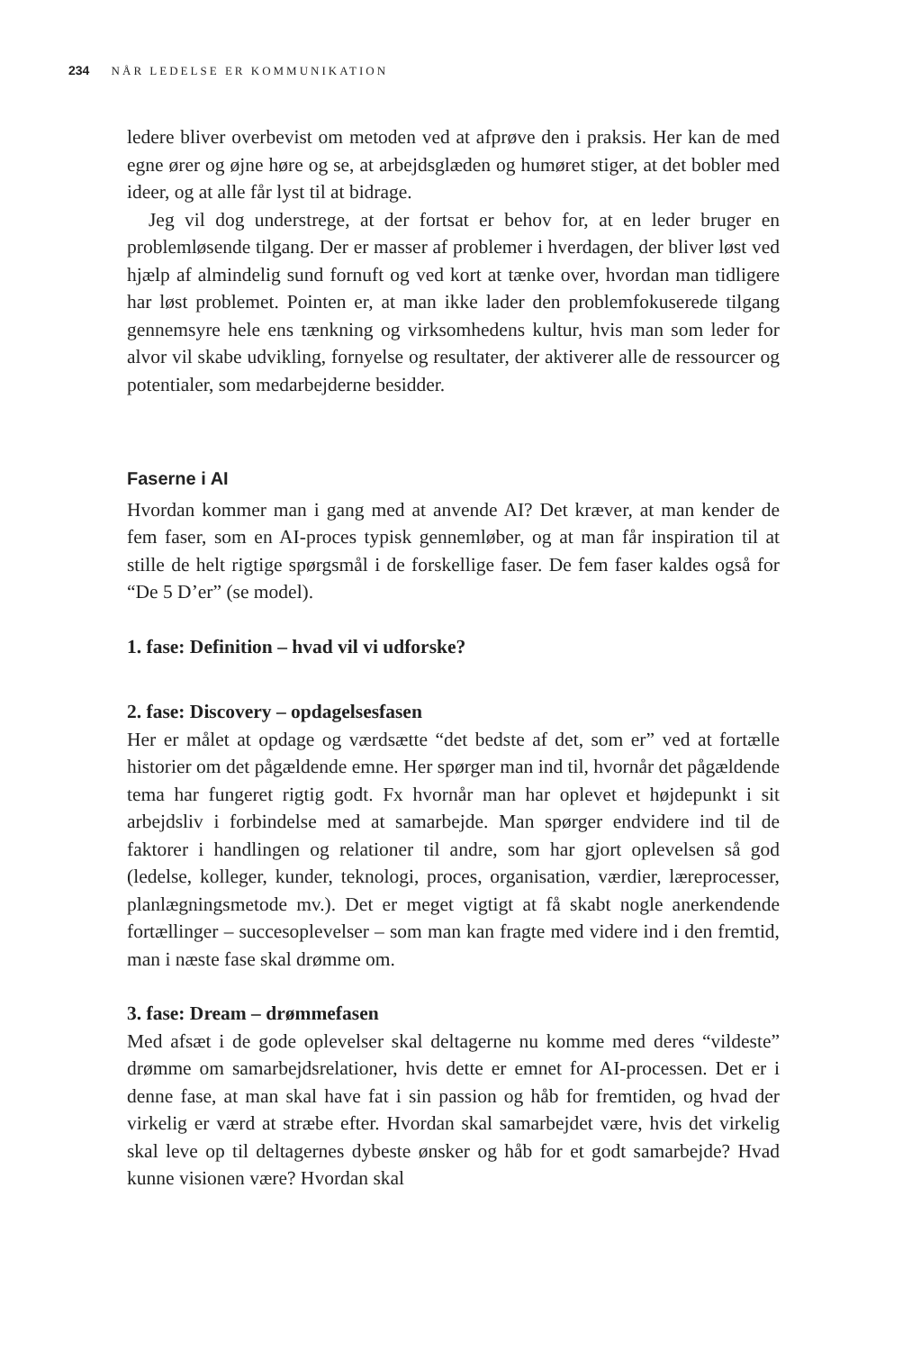234 NÅR LEDELSE ER KOMMUNIKATION
ledere bliver overbevist om metoden ved at afprøve den i praksis. Her kan de med egne ører og øjne høre og se, at arbejdsglæden og humøret stiger, at det bobler med ideer, og at alle får lyst til at bidrage.
Jeg vil dog understrege, at der fortsat er behov for, at en leder bruger en problemløsende tilgang. Der er masser af problemer i hverdagen, der bliver løst ved hjælp af almindelig sund fornuft og ved kort at tænke over, hvordan man tidligere har løst problemet. Pointen er, at man ikke lader den problemfokuserede tilgang gennemsyre hele ens tænkning og virksomhedens kultur, hvis man som leder for alvor vil skabe udvikling, fornyelse og resultater, der aktiverer alle de ressourcer og potentialer, som medarbejderne besidder.
Faserne i AI
Hvordan kommer man i gang med at anvende AI? Det kræver, at man kender de fem faser, som en AI-proces typisk gennemløber, og at man får inspiration til at stille de helt rigtige spørgsmål i de forskellige faser. De fem faser kaldes også for “De 5 D’er” (se model).
1. fase: Definition – hvad vil vi udforske?
2. fase: Discovery – opdagelsesfasen
Her er målet at opdage og værdsætte “det bedste af det, som er” ved at fortælle historier om det pågældende emne. Her spørger man ind til, hvornår det pågældende tema har fungeret rigtig godt. Fx hvornår man har oplevet et højdepunkt i sit arbejdsliv i forbindelse med at samarbejde. Man spørger endvidere ind til de faktorer i handlingen og relationer til andre, som har gjort oplevelsen så god (ledelse, kolleger, kunder, teknologi, proces, organisation, værdier, læreprocesser, planlægningsmetode mv.). Det er meget vigtigt at få skabt nogle anerkendende fortællinger – succesoplevelser – som man kan fragte med videre ind i den fremtid, man i næste fase skal drømme om.
3. fase: Dream – drømmefasen
Med afsæt i de gode oplevelser skal deltagerne nu komme med deres “vildeste” drømme om samarbejdsrelationer, hvis dette er emnet for AI-processen. Det er i denne fase, at man skal have fat i sin passion og håb for fremtiden, og hvad der virkelig er værd at stræbe efter. Hvordan skal samarbejdet være, hvis det virkelig skal leve op til deltagernes dybeste ønsker og håb for et godt samarbejde? Hvad kunne visionen være? Hvordan skal